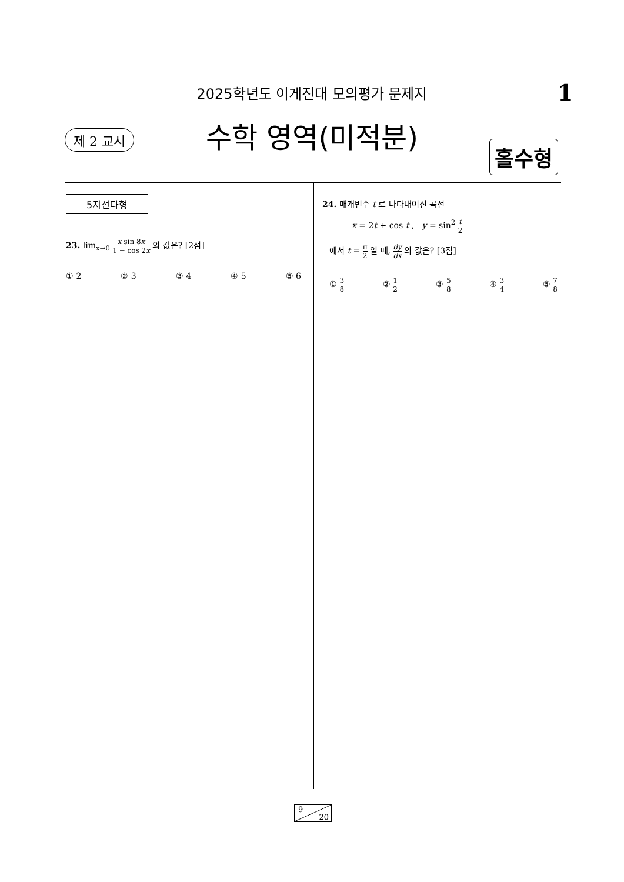2025학년도 이게진대 모의평가 문제지 1
제 2 교시
수학 영역(미적분)
홀수형
5지선다형
23. lim<sub>x→0</sub> x sin 8x 1 − cos 2x 의 값은? [2점]
① 2 ② 3 ③ 4 ④ 5 ⑤ 6
24. 매개변수 t 로 나타내어진 곡선
x = 2t + cos t , y = sin<sup>2</sup> t 2
에서 t = π 2 일 때, dy dx 의 값은? [3점]
① 3 8 ② 1 2 ③ 5 8 ④ 3 4 ⑤ 7 8
9
20